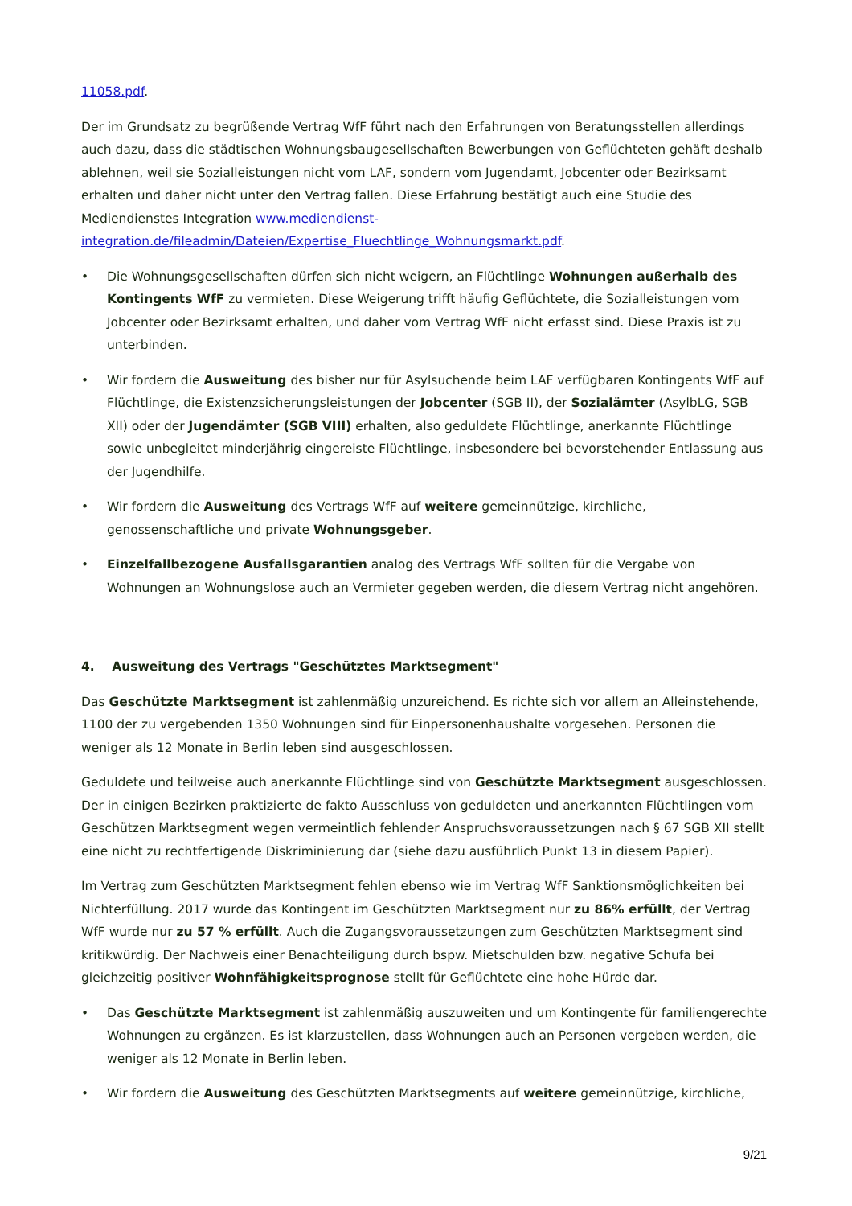11058.pdf.
Der im Grundsatz zu begrüßende Vertrag WfF führt nach den Erfahrungen von Beratungsstellen allerdings auch dazu, dass die städtischen Wohnungsbaugesellschaften Bewerbungen von Geflüchteten gehäft deshalb ablehnen, weil sie Sozialleistungen nicht vom LAF, sondern vom Jugendamt, Jobcenter oder Bezirksamt erhalten und daher nicht unter den Vertrag fallen. Diese Erfahrung bestätigt auch eine Studie des Mediendienstes Integration www.mediendienst-integration.de/fileadmin/Dateien/Expertise_Fluechtlinge_Wohnungsmarkt.pdf.
• Die Wohnungsgesellschaften dürfen sich nicht weigern, an Flüchtlinge Wohnungen außerhalb des Kontingents WfF zu vermieten. Diese Weigerung trifft häufig Geflüchtete, die Sozialleistungen vom Jobcenter oder Bezirksamt erhalten, und daher vom Vertrag WfF nicht erfasst sind. Diese Praxis ist zu unterbinden.
• Wir fordern die Ausweitung des bisher nur für Asylsuchende beim LAF verfügbaren Kontingents WfF auf Flüchtlinge, die Existenzsicherungsleistungen der Jobcenter (SGB II), der Sozialämter (AsylbLG, SGB XII) oder der Jugendämter (SGB VIII) erhalten, also geduldete Flüchtlinge, anerkannte Flüchtlinge sowie unbegleitet minderjährig eingereiste Flüchtlinge, insbesondere bei bevorstehender Entlassung aus der Jugendhilfe.
• Wir fordern die Ausweitung des Vertrags WfF auf weitere gemeinnützige, kirchliche, genossenschaftliche und private Wohnungsgeber.
• Einzelfallbezogene Ausfallsgarantien analog des Vertrags WfF sollten für die Vergabe von Wohnungen an Wohnungslose auch an Vermieter gegeben werden, die diesem Vertrag nicht angehören.
4. Ausweitung des Vertrags "Geschütztes Marktsegment"
Das Geschützte Marktsegment ist zahlenmäßig unzureichend. Es richte sich vor allem an Alleinstehende, 1100 der zu vergebenden 1350 Wohnungen sind für Einpersonenhaushalte vorgesehen. Personen die weniger als 12 Monate in Berlin leben sind ausgeschlossen.
Geduldete und teilweise auch anerkannte Flüchtlinge sind von Geschützte Marktsegment ausgeschlossen. Der in einigen Bezirken praktizierte de fakto Ausschluss von geduldeten und anerkannten Flüchtlingen vom Geschützen Marktsegment wegen vermeintlich fehlender Anspruchsvoraussetzungen nach § 67 SGB XII stellt eine nicht zu rechtfertigende Diskriminierung dar (siehe dazu ausführlich Punkt 13 in diesem Papier).
Im Vertrag zum Geschützten Marktsegment fehlen ebenso wie im Vertrag WfF Sanktionsmöglichkeiten bei Nichterfüllung. 2017 wurde das Kontingent im Geschützten Marktsegment nur zu 86% erfüllt, der Vertrag WfF wurde nur zu 57 % erfüllt. Auch die Zugangsvoraussetzungen zum Geschützten Marktsegment sind kritikwürdig. Der Nachweis einer Benachteiligung durch bspw. Mietschulden bzw. negative Schufa bei gleichzeitig positiver Wohnfähigkeitsprognose stellt für Geflüchtete eine hohe Hürde dar.
• Das Geschützte Marktsegment ist zahlenmäßig auszuweiten und um Kontingente für familiengerechte Wohnungen zu ergänzen. Es ist klarzustellen, dass Wohnungen auch an Personen vergeben werden, die weniger als 12 Monate in Berlin leben.
• Wir fordern die Ausweitung des Geschützten Marktsegments auf weitere gemeinnützige, kirchliche,
9/21